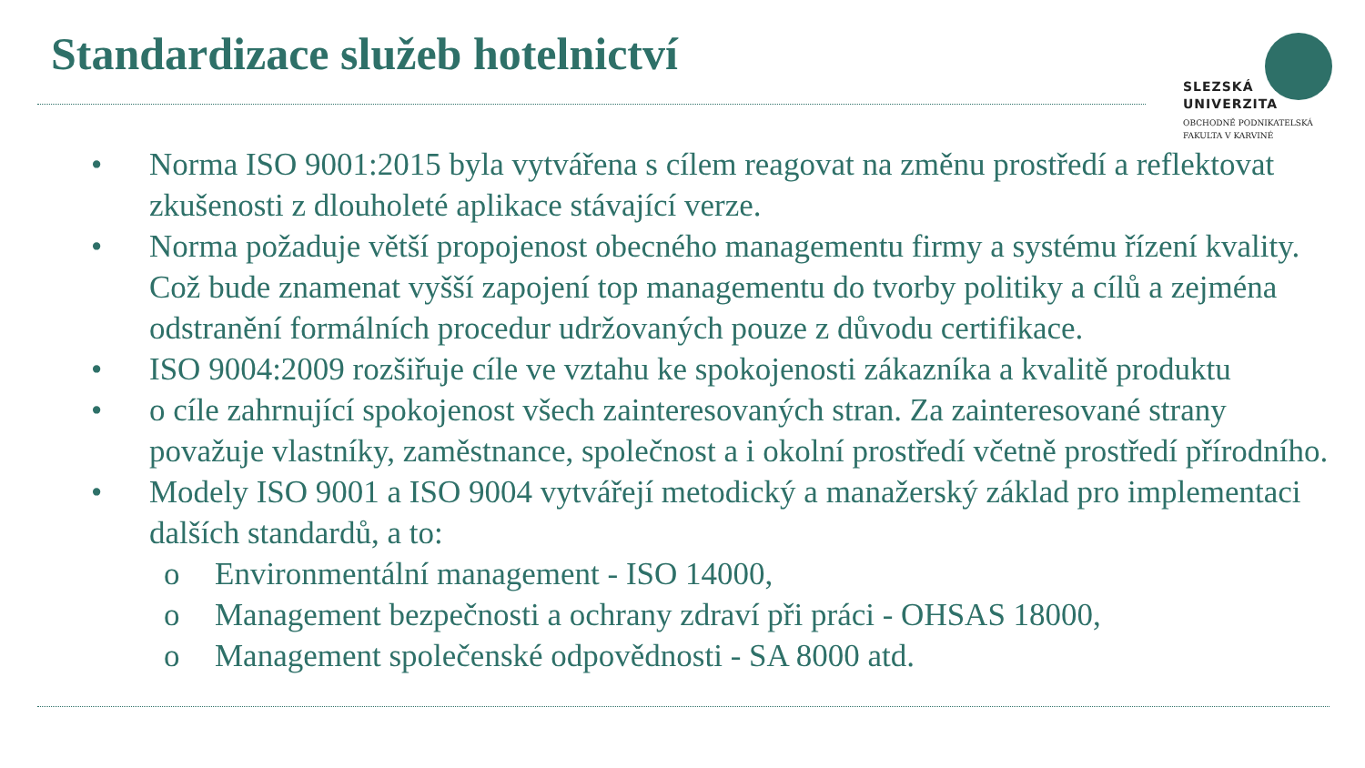Standardizace služeb hotelnictví
SLEZSKÁ
UNIVERZITA
OBCHODNĚ PODNIKATELSKÁ
FAKULTA V KARVINÉ
• Norma ISO 9001:2015 byla vytvářena s cílem reagovat na změnu prostředí a reflektovat zkušenosti z dlouholeté aplikace stávající verze.
• Norma požaduje větší propojenost obecného managementu firmy a systému řízení kvality. Což bude znamenat vyšší zapojení top managementu do tvorby politiky a cílů a zejména odstranění formálních procedur udržovaných pouze z důvodu certifikace.
• ISO 9004:2009 rozšiřuje cíle ve vztahu ke spokojenosti zákazníka a kvalitě produktu
• o cíle zahrnující spokojenost všech zainteresovaných stran. Za zainteresované strany považuje vlastníky, zaměstnance, společnost a i okolní prostředí včetně prostředí přírodního.
• Modely ISO 9001 a ISO 9004 vytvářejí metodický a manažerský základ pro implementaci dalších standardů, a to:
o Environmentální management - ISO 14000,
o Management bezpečnosti a ochrany zdraví při práci - OHSAS 18000,
o Management společenské odpovědnosti - SA 8000 atd.